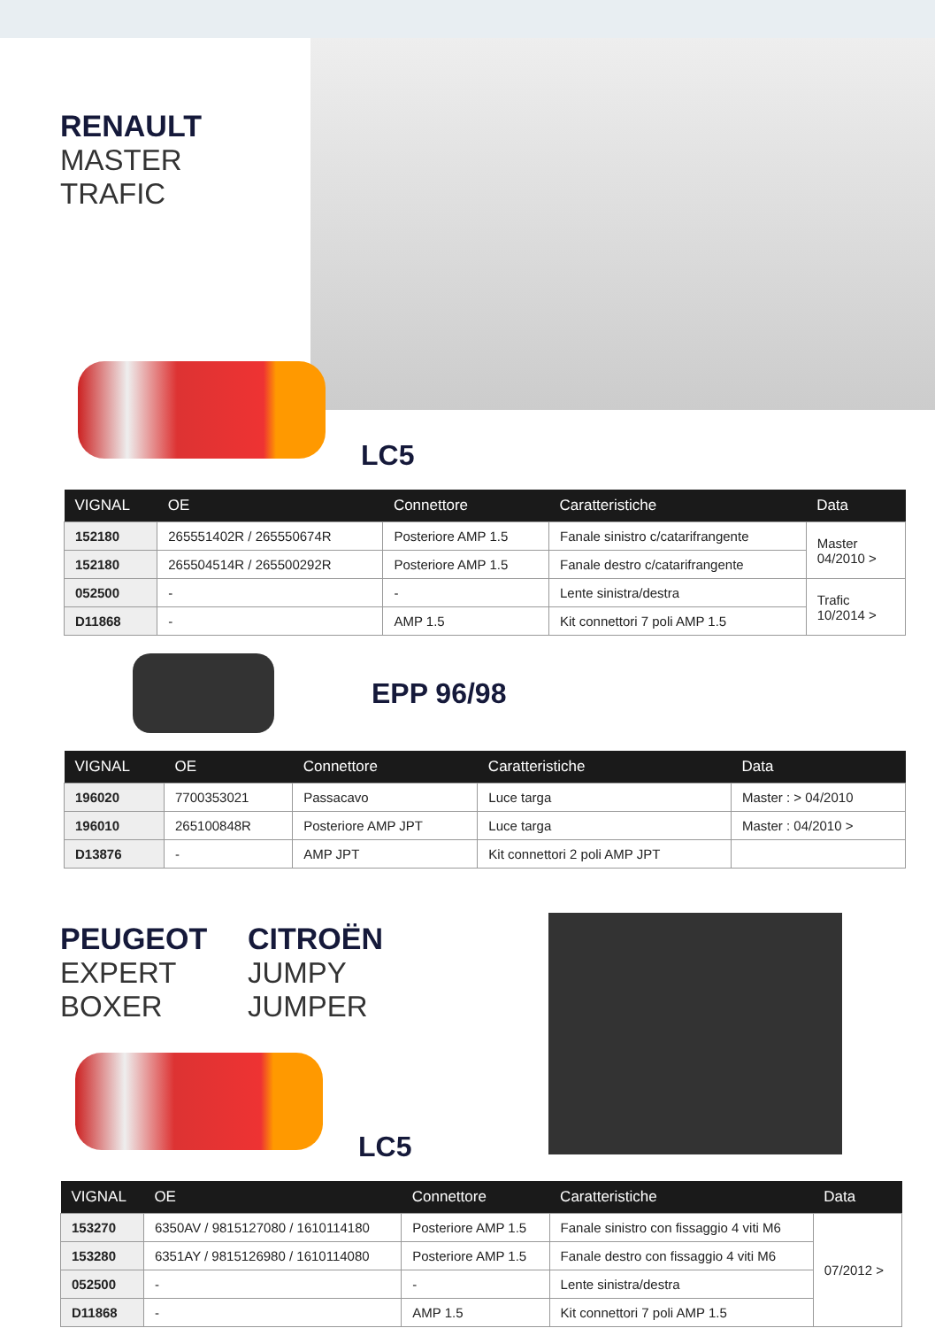RENAULT
MASTER
TRAFIC
LC5
| VIGNAL | OE | Connettore | Caratteristiche | Data |
| --- | --- | --- | --- | --- |
| 152180 | 265551402R / 265550674R | Posteriore AMP 1.5 | Fanale sinistro c/catarifrangente | Master 04/2010 > |
| 152180 | 265504514R / 265500292R | Posteriore AMP 1.5 | Fanale destro c/catarifrangente | |
| 052500 | - | - | Lente sinistra/destra | Trafic 10/2014 > |
| D11868 | - | AMP 1.5 | Kit connettori 7 poli AMP 1.5 | |
EPP 96/98
| VIGNAL | OE | Connettore | Caratteristiche | Data |
| --- | --- | --- | --- | --- |
| 196020 | 7700353021 | Passacavo | Luce targa | Master : > 04/2010 |
| 196010 | 265100848R | Posteriore AMP JPT | Luce targa | Master : 04/2010 > |
| D13876 | - | AMP JPT | Kit connettori 2 poli AMP JPT | |
PEUGEOT
EXPERT
BOXER
CITROËN
JUMPY
JUMPER
LC5
| VIGNAL | OE | Connettore | Caratteristiche | Data |
| --- | --- | --- | --- | --- |
| 153270 | 6350AV / 9815127080 / 1610114180 | Posteriore AMP 1.5 | Fanale sinistro con fissaggio 4 viti M6 | 07/2012 > |
| 153280 | 6351AY / 9815126980 / 1610114080 | Posteriore AMP 1.5 | Fanale destro con fissaggio 4 viti M6 | |
| 052500 | - | - | Lente sinistra/destra | |
| D11868 | - | AMP 1.5 | Kit connettori 7 poli AMP 1.5 | |